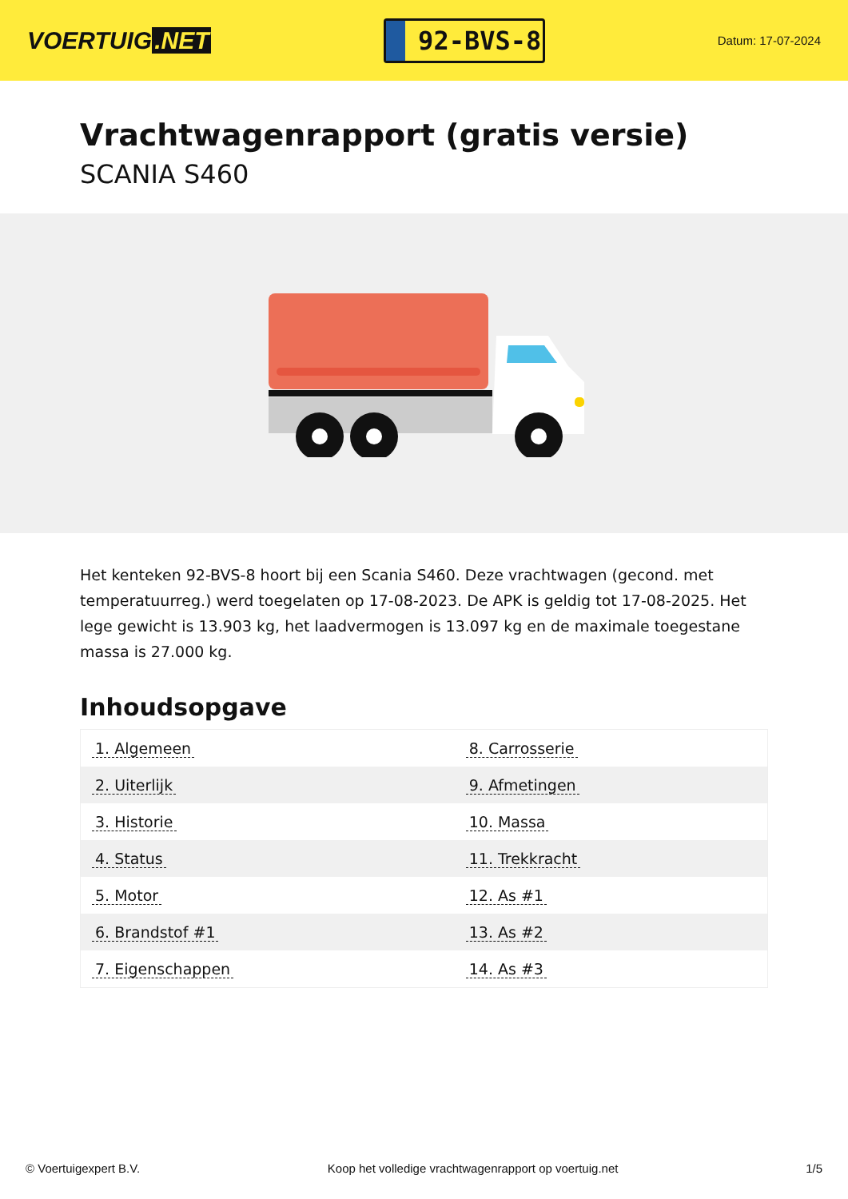VOERTUIG.NET
92-BVS-8
Datum: 17-07-2024
Vrachtwagenrapport (gratis versie)
SCANIA S460
Het kenteken 92-BVS-8 hoort bij een Scania S460. Deze vrachtwagen (gecond. met temperatuurreg.) werd toegelaten op 17-08-2023. De APK is geldig tot 17-08-2025. Het lege gewicht is 13.903 kg, het laadvermogen is 13.097 kg en de maximale toegestane massa is 27.000 kg.
Inhoudsopgave
| 1. Algemeen | 8. Carrosserie |
| 2. Uiterlijk | 9. Afmetingen |
| 3. Historie | 10. Massa |
| 4. Status | 11. Trekkracht |
| 5. Motor | 12. As #1 |
| 6. Brandstof #1 | 13. As #2 |
| 7. Eigenschappen | 14. As #3 |
© Voertuigexpert B.V. Koop het volledige vrachtwagenrapport op voertuig.net 1/5